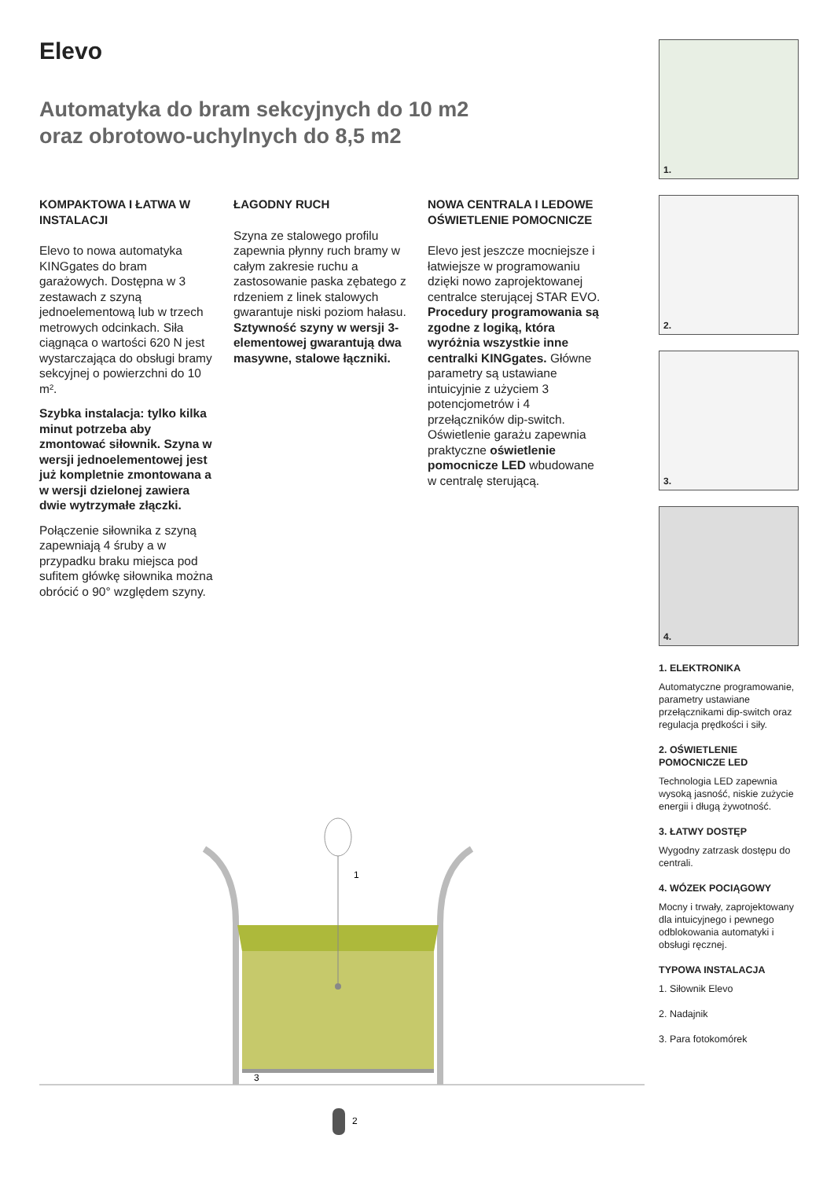Elevo
Automatyka do bram sekcyjnych do 10 m2
oraz obrotowo-uchylnych do 8,5 m2
KOMPAKTOWA I ŁATWA W INSTALACJI
Elevo to nowa automatyka KINGgates do bram garażowych. Dostępna w 3 zestawach z szyną jednoelementową lub w trzech metrowych odcinkach. Siła ciągnąca o wartości 620 N jest wystarczająca do obsługi bramy sekcyjnej o powierzchni do 10 m².
Szybka instalacja: tylko kilka minut potrzeba aby zmontować siłownik. Szyna w wersji jednoelementowej jest już kompletnie zmontowana a w wersji dzielonej zawiera dwie wytrzymałe złączki.
Połączenie siłownika z szyną zapewniają 4 śruby a w przypadku braku miejsca pod sufitem główkę siłownika można obrócić o 90° względem szyny.
ŁAGODNY RUCH
Szyna ze stalowego profilu zapewnia płynny ruch bramy w całym zakresie ruchu a zastosowanie paska zębatego z rdzeniem z linek stalowych gwarantuje niski poziom hałasu.
Sztywność szyny w wersji 3-elementowej gwarantują dwa masywne, stalowe łączniki.
NOWA CENTRALA I LEDOWE OŚWIETLENIE POMOCNICZE
Elevo jest jeszcze mocniejsze i łatwiejsze w programowaniu dzięki nowo zaprojektowanej centralce sterującej STAR EVO. Procedury programowania są zgodne z logiką, która wyróżnia wszystkie inne centralki KINGgates. Główne parametry są ustawiane intuicyjnie z użyciem 3 potencjometrów i 4 przełączników dip-switch. Oświetlenie garażu zapewnia praktyczne oświetlenie pomocnicze LED wbudowane w centralę sterującą.
1.
2.
3.
4.
1. ELEKTRONIKA
Automatyczne programowanie, parametry ustawiane przełącznikami dip-switch oraz regulacja prędkości i siły.
2. OŚWIETLENIE POMOCNICZE LED
Technologia LED zapewnia wysoką jasność, niskie zużycie energii i długą żywotność.
3. ŁATWY DOSTĘP
Wygodny zatrzask dostępu do centrali.
4. WÓZEK POCIĄGOWY
Mocny i trwały, zaprojektowany dla intuicyjnego i pewnego odblokowania automatyki i obsługi ręcznej.
TYPOWA INSTALACJA
1. Siłownik Elevo
2. Nadajnik
3. Para fotokomórek
1
3
2